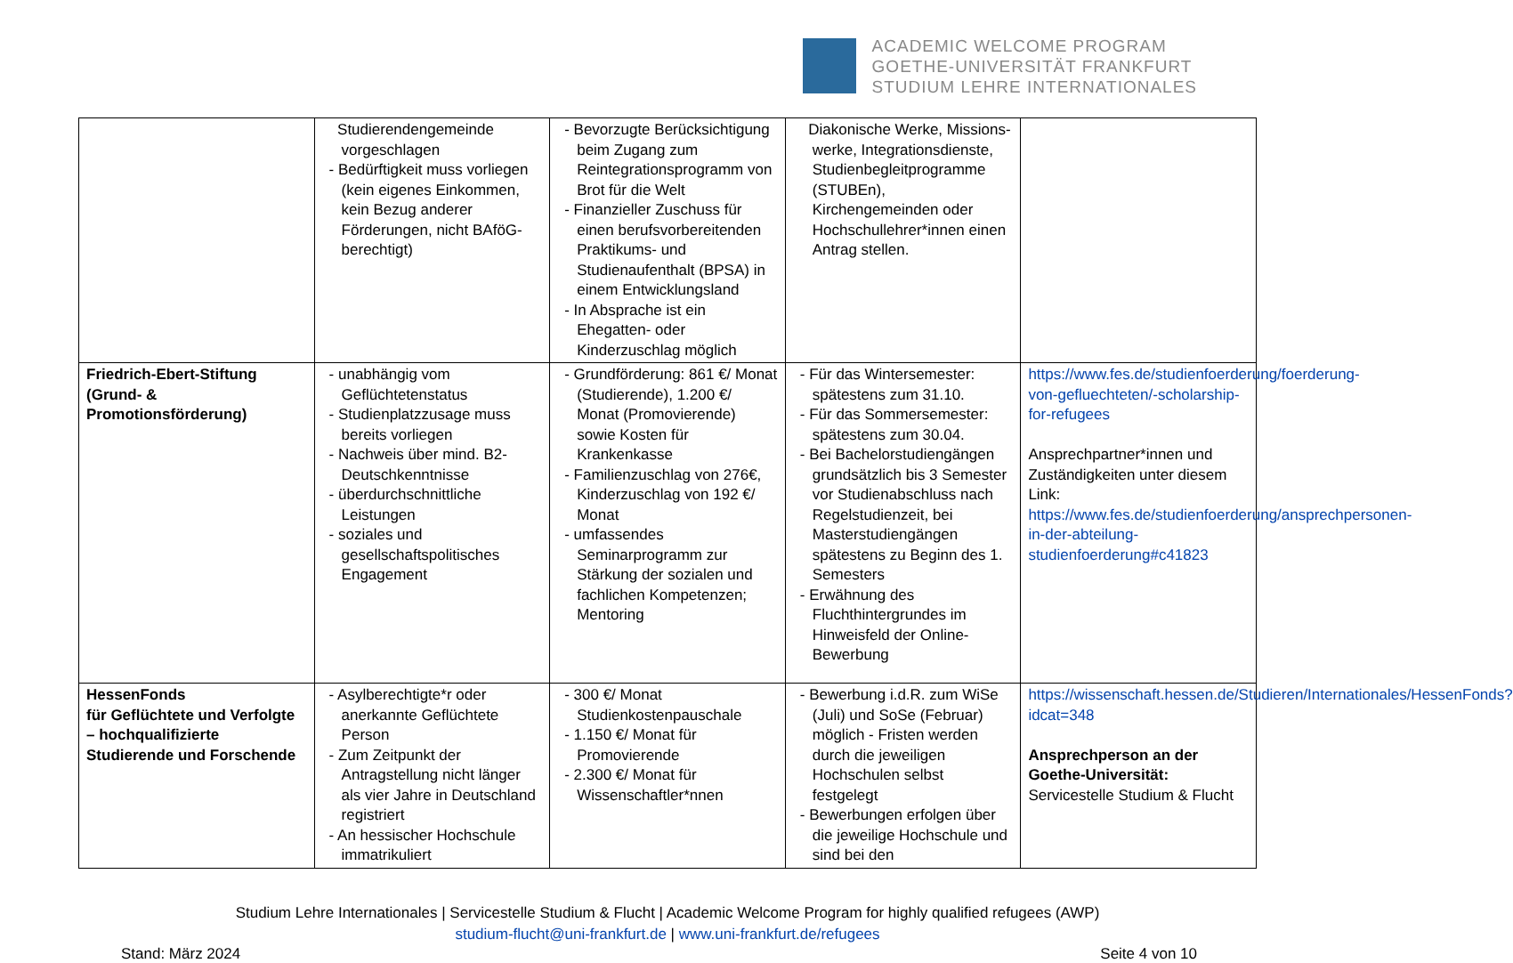ACADEMIC WELCOME PROGRAM
GOETHE-UNIVERSITÄT FRANKFURT
STUDIUM LEHRE INTERNATIONALES
| | Studierendengemeinde vorgeschlagen - Bedürftigkeit muss vorliegen (kein eigenes Einkommen, kein Bezug anderer Förderungen, nicht BAföG-berechtigt) | - Bevorzugte Berücksichtigung beim Zugang zum Reintegrationsprogramm von Brot für die Welt - Finanzieller Zuschuss für einen berufsvorbereitenden Praktikums- und Studienaufenthalt (BPSA) in einem Entwicklungsland - In Absprache ist ein Ehegatten- oder Kinderzuschlag möglich | Diakonische Werke, Missions-werke, Integrationsdienste, Studienbegleitprogramme (STUBEn), Kirchengemeinden oder Hochschullehrer*innen einen Antrag stellen. | |
| Friedrich-Ebert-Stiftung (Grund- & Promotionsförderung) | - unabhängig vom Geflüchtetenstatus - Studienplatzzusage muss bereits vorliegen - Nachweis über mind. B2-Deutschkenntnisse - überdurchschnittliche Leistungen - soziales und gesellschaftspolitisches Engagement | - Grundförderung: 861 €/ Monat (Studierende), 1.200 €/ Monat (Promovierende) sowie Kosten für Krankenkasse - Familienzuschlag von 276€, Kinderzuschlag von 192 €/ Monat - umfassendes Seminarprogramm zur Stärkung der sozialen und fachlichen Kompetenzen; Mentoring | - Für das Wintersemester: spätestens zum 31.10. - Für das Sommersemester: spätestens zum 30.04. - Bei Bachelorstudiengängen grundsätzlich bis 3 Semester vor Studienabschluss nach Regelstudienzeit, bei Masterstudiengängen spätestens zu Beginn des 1. Semesters - Erwähnung des Fluchthintergrundes im Hinweisfeld der Online-Bewerbung | https://www.fes.de/studienfoerderung/foerderung-von-gefluechteten/-scholarship-for-refugees Ansprechpartner*innen und Zuständigkeiten unter diesem Link: https://www.fes.de/studienfoerderung/ansprechpersonen-in-der-abteilung-studienfoerderung#c41823 |
| HessenFonds für Geflüchtete und Verfolgte – hochqualifizierte Studierende und Forschende | - Asylberechtigte*r oder anerkannte Geflüchtete Person - Zum Zeitpunkt der Antragstellung nicht länger als vier Jahre in Deutschland registriert - An hessischer Hochschule immatrikuliert | - 300 €/ Monat Studienkostenpauschale - 1.150 €/ Monat für Promovierende - 2.300 €/ Monat für Wissenschaftler*nnen | - Bewerbung i.d.R. zum WiSe (Juli) und SoSe (Februar) möglich - Fristen werden durch die jeweiligen Hochschulen selbst festgelegt - Bewerbungen erfolgen über die jeweilige Hochschule und sind bei den | https://wissenschaft.hessen.de/Studieren/Internationales/HessenFonds?idcat=348 Ansprechperson an der Goethe-Universität: Servicestelle Studium & Flucht |
Studium Lehre Internationales | Servicestelle Studium & Flucht | Academic Welcome Program for highly qualified refugees (AWP)
studium-flucht@uni-frankfurt.de | www.uni-frankfurt.de/refugees
Stand: März 2024 Seite 4 von 10